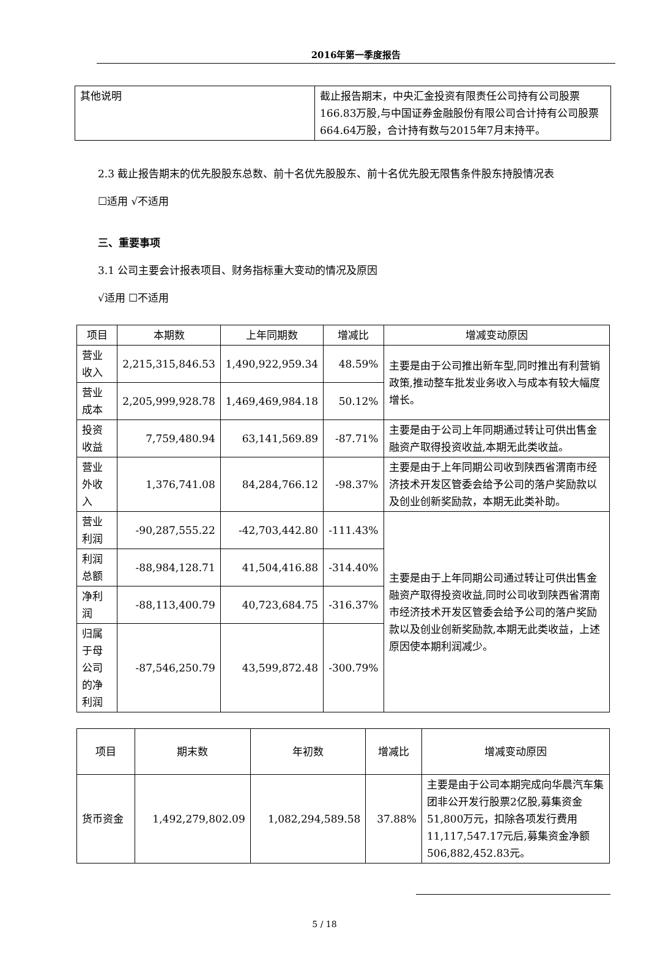2016年第一季度报告
| 其他说明 | 截止报告期末，中央汇金投资有限责任公司持有公司股票166.83万股,与中国证券金融股份有限公司合计持有公司股票664.64万股，合计持有数与2015年7月末持平。 |
2.3 截止报告期末的优先股股东总数、前十名优先股股东、前十名优先股无限售条件股东持股情况表
☐适用 √不适用
三、重要事项
3.1 公司主要会计报表项目、财务指标重大变动的情况及原因
√适用 ☐不适用
| 项目 | 本期数 | 上年同期数 | 增减比 | 增减变动原因 |
| --- | --- | --- | --- | --- |
| 营业收入 | 2,215,315,846.53 | 1,490,922,959.34 | 48.59% | 主要是由于公司推出新车型,同时推出有利营销政策,推动整车批发业务收入与成本有较大幅度增长。 |
| 营业成本 | 2,205,999,928.78 | 1,469,469,984.18 | 50.12% | |
| 投资收益 | 7,759,480.94 | 63,141,569.89 | -87.71% | 主要是由于公司上年同期通过转让可供出售金融资产取得投资收益,本期无此类收益。 |
| 营业外收入 | 1,376,741.08 | 84,284,766.12 | -98.37% | 主要是由于上年同期公司收到陕西省渭南市经济技术开发区管委会给予公司的落户奖励款以及创业创新奖励款，本期无此类补助。 |
| 营业利润 | -90,287,555.22 | -42,703,442.80 | -111.43% | 主要是由于上年同期公司通过转让可供出售金融资产取得投资收益,同时公司收到陕西省渭南市经济技术开发区管委会给予公司的落户奖励款以及创业创新奖励款,本期无此类收益，上述原因使本期利润减少。 |
| 利润总额 | -88,984,128.71 | 41,504,416.88 | -314.40% | |
| 净利润 | -88,113,400.79 | 40,723,684.75 | -316.37% | |
| 归属于母公司的净利润 | -87,546,250.79 | 43,599,872.48 | -300.79% | |
| 项目 | 期末数 | 年初数 | 增减比 | 增减变动原因 |
| --- | --- | --- | --- | --- |
| 货币资金 | 1,492,279,802.09 | 1,082,294,589.58 | 37.88% | 主要是由于公司本期完成向华晨汽车集团非公开发行股票2亿股,募集资金51,800万元，扣除各项发行费用11,117,547.17元后,募集资金净额506,882,452.83元。 |
5 / 18